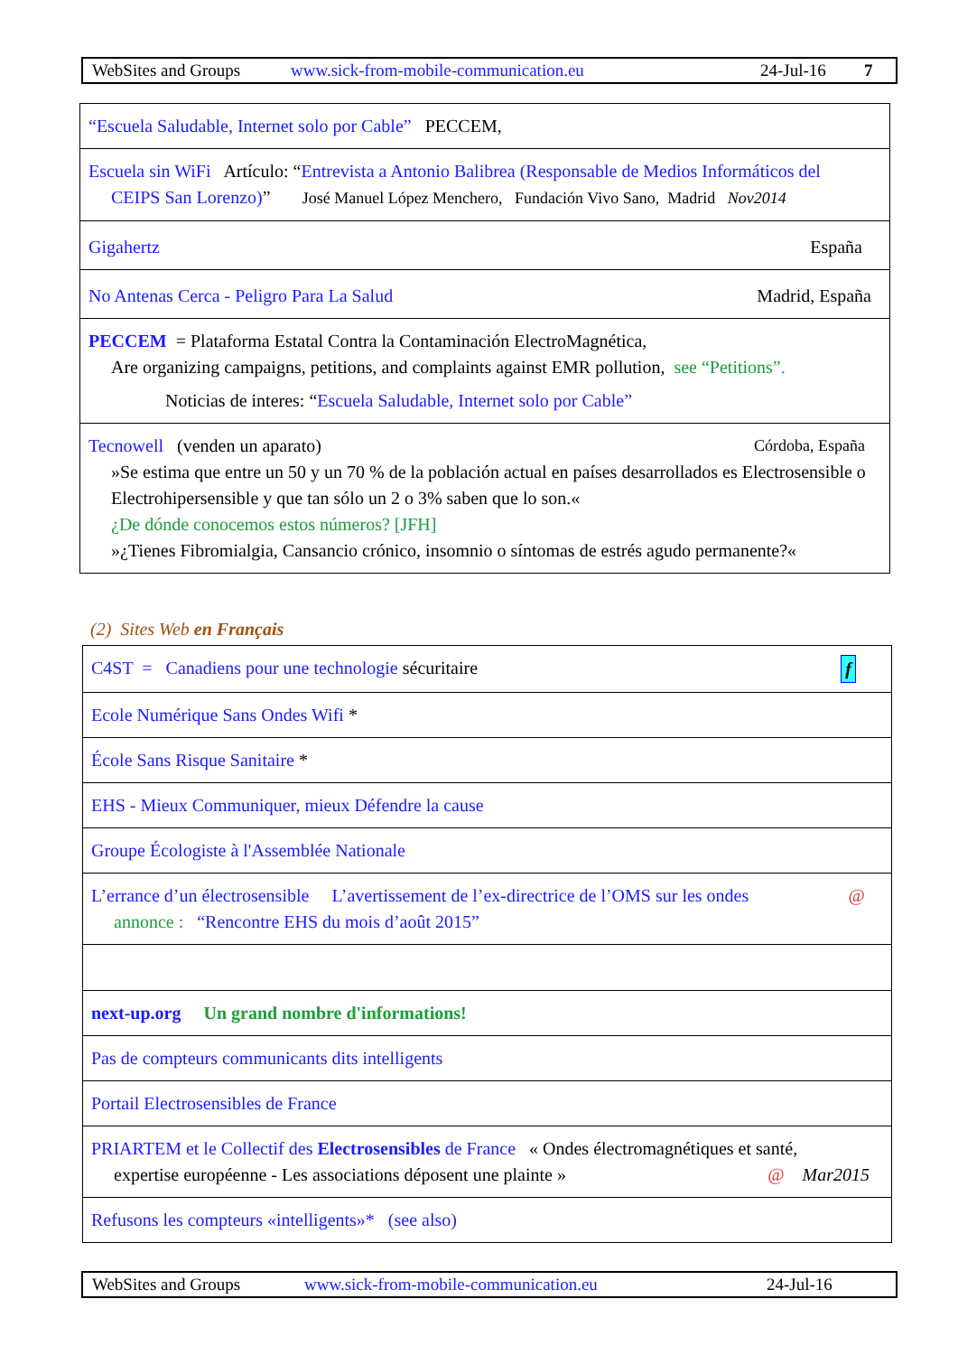WebSites and Groups www.sick-from-mobile-communication.eu 24-Jul-16 7
| “Escuela Saludable, Internet solo por Cable” PECCEM, |
| Escuela sin WiFi Artículo: “ Entrevista a Antonio Balibrea (Responsable de Medios Informáticos del CEIPS San Lorenzo) ” José Manuel López Menchero, Fundación Vivo Sano, Madrid Nov2014 |
| Gigahertz España |
| No Antenas Cerca - Peligro Para La Salud Madrid, España |
| PECCEM = Plataforma Estatal Contra la Contaminación ElectroMagnética, Are organizing campaigns, petitions, and complaints against EMR pollution, see “Petitions”. Noticias de interes: “ Escuela Saludable, Internet solo por Cable” |
| Tecnowell (venden un aparato) Córdoba, España »Se estima que entre un 50 y un 70 % de la población actual en países desarrollados es Electrosensible o Electrohipersensible y que tan sólo un 2 o 3% saben que lo son.« ¿De dónde conocemos estos números? [JFH] »¿Tienes Fibromialgia, Cansancio crónico, insomnio o síntomas de estrés agudo permanente?« |
(2) Sites Web en Français
| C4ST = Canadiens pour une technologie sécuritaire f |
| Ecole Numérique Sans Ondes Wifi * |
| École Sans Risque Sanitaire * |
| EHS - Mieux Communiquer, mieux Défendre la cause |
| Groupe Écologiste à l'Assemblée Nationale |
| L’errance d’un électrosensible L’avertissement de l’ex-directrice de l’OMS sur les ondes @ annonce : “Rencontre EHS du mois d’août 2015” |
| next-up.org Un grand nombre d'informations! |
| Pas de compteurs communicants dits intelligents |
| Portail Electrosensibles de France |
| PRIARTEM et le Collectif des Electrosensibles de France « Ondes électromagnétiques et santé, expertise européenne - Les associations déposent une plainte » @ Mar2015 |
| Refusons les compteurs «intelligents»* (see also) |
WebSites and Groups www.sick-from-mobile-communication.eu 24-Jul-16